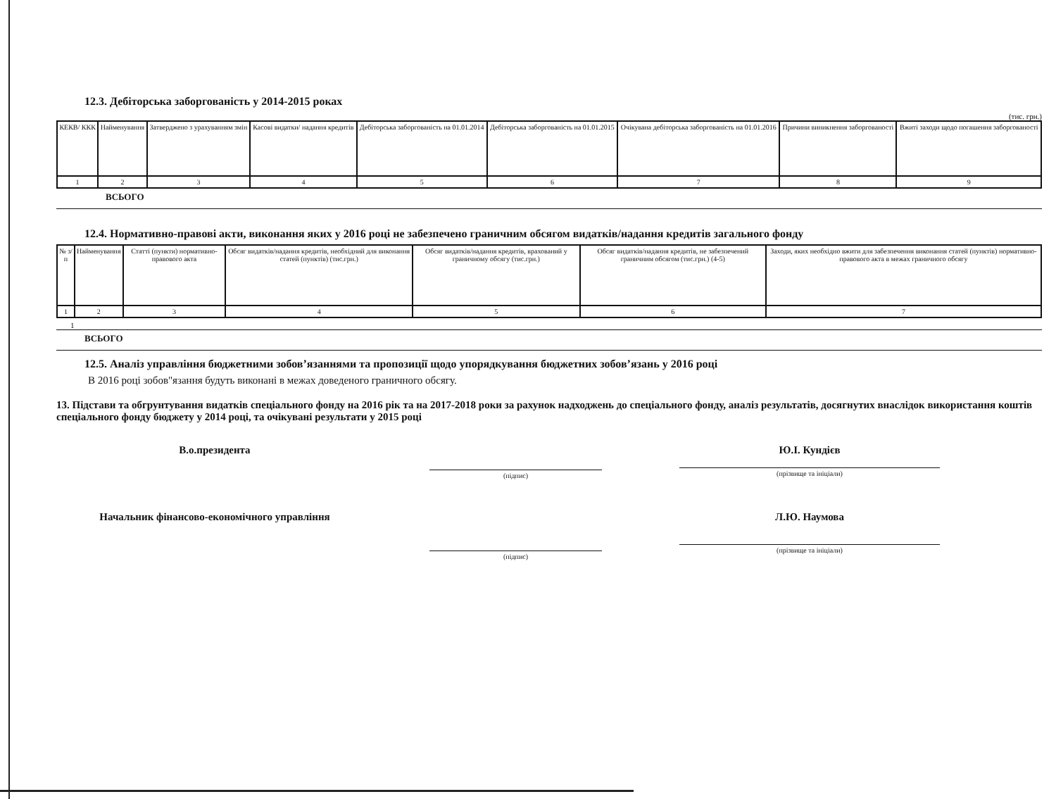12.3. Дебіторська заборгованість у 2014-2015 роках
(тис. грн.)
| КЕКВ/ ККК | Найменування | Затверджено з урахуванням змін | Касові видатки/ надання кредитів | Дебіторська заборгованість на 01.01.2014 | Дебіторська заборгованість на 01.01.2015 | Очікувана дебіторська заборгованість на 01.01.2016 | Причини виникнення заборгованості | Вжиті заходи щодо погашення заборгованості |
| --- | --- | --- | --- | --- | --- | --- | --- | --- |
| 1 | 2 | 3 | 4 | 5 | 6 | 7 | 8 | 9 |
ВСЬОГО
12.4. Нормативно-правові акти, виконання яких у 2016 році не забезпечено граничним обсягом видатків/надання кредитів загального фонду
| № з/п | Найменування | Статті (пункти) нормативно-правового акта | Обсяг видатків/надання кредитів, необхідний для виконання статей (пунктів) (тис.грн.) | Обсяг видатків/надання кредитів, врахований у граничному обсягу (тис.грн.) | Обсяг видатків/надання кредитів, не забезпечений граничним обсягом (тис.грн.) (4-5) | Заходи, яких необхідно вжити для забезпечення виконання статей (пунктів) нормативно-правового акта в межах граничного обсягу |
| --- | --- | --- | --- | --- | --- | --- |
| 1 | 2 | 3 | 4 | 5 | 6 | 7 |
1
ВСЬОГО
12.5. Аналіз управління бюджетними зобов’язаннями та пропозиції щодо упорядкування бюджетних зобов’язань у 2016 році
В 2016 році зобов"язання будуть виконані в межах доведеного граничного обсягу.
13. Підстави та обгрунтування видатків спеціального фонду на 2016 рік та на 2017-2018 роки за рахунок надходжень до спеціального фонду, аналіз результатів, досягнутих внаслідок використання коштів спеціального фонду бюджету у 2014 році, та очікувані результати у 2015 році
В.о.президента
(підпис)
Ю.І. Кундієв
(прізвище та ініціали)
Начальник фінансово-економічного управління
(підпис)
Л.Ю. Наумова
(прізвище та ініціали)